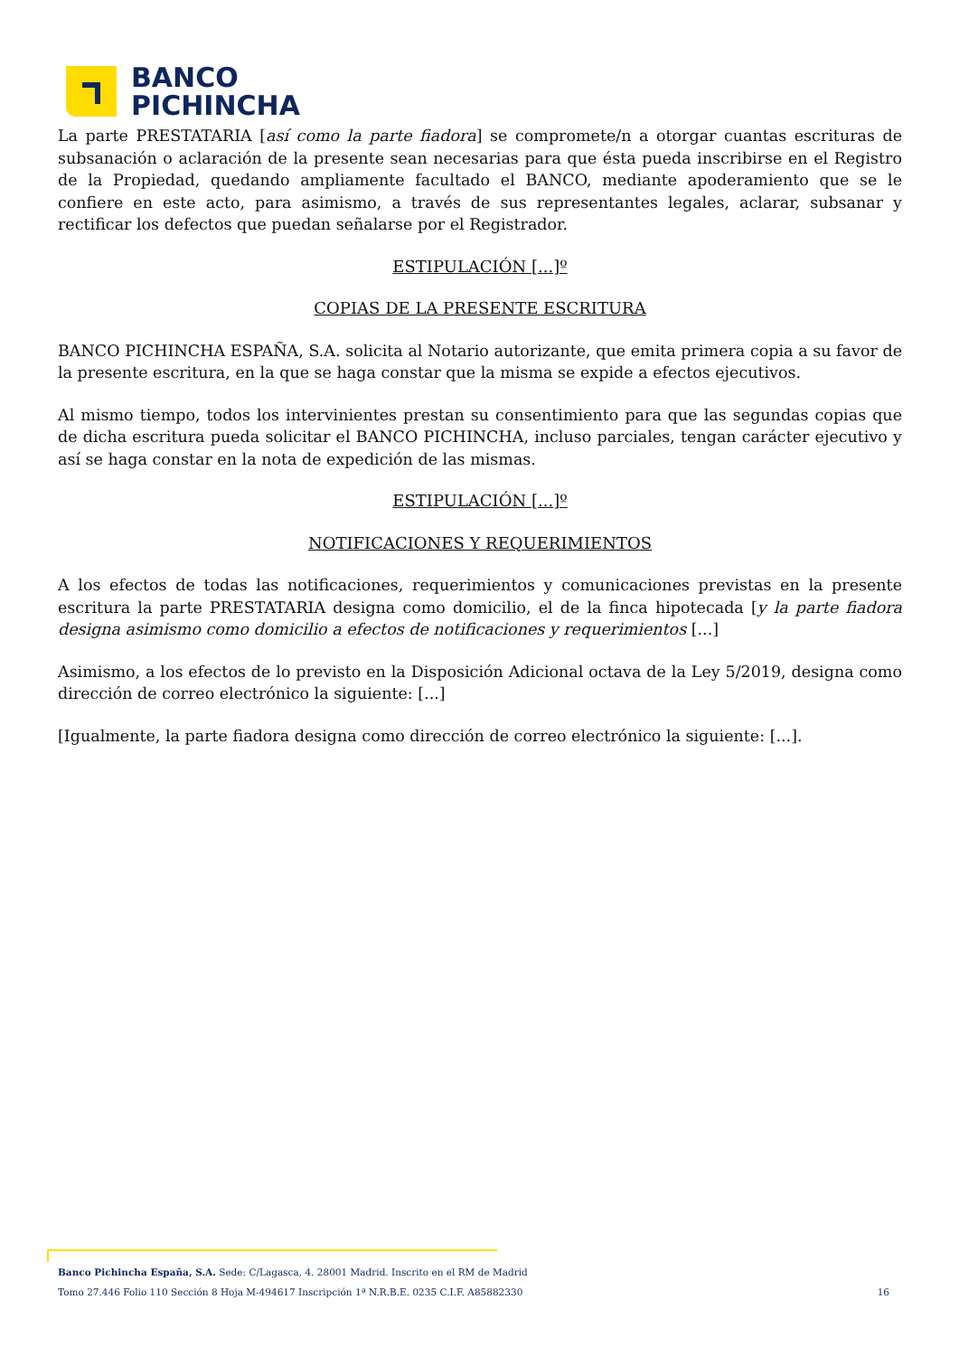BANCO
PICHINCHA
La parte PRESTATARIA [así como la parte fiadora] se compromete/n a otorgar cuantas escrituras de subsanación o aclaración de la presente sean necesarias para que ésta pueda inscribirse en el Registro de la Propiedad, quedando ampliamente facultado el BANCO, mediante apoderamiento que se le confiere en este acto, para asimismo, a través de sus representantes legales, aclarar, subsanar y rectificar los defectos que puedan señalarse por el Registrador.
ESTIPULACIÓN [...]º
COPIAS DE LA PRESENTE ESCRITURA
BANCO PICHINCHA ESPAÑA, S.A. solicita al Notario autorizante, que emita primera copia a su favor de la presente escritura, en la que se haga constar que la misma se expide a efectos ejecutivos.
Al mismo tiempo, todos los intervinientes prestan su consentimiento para que las segundas copias que de dicha escritura pueda solicitar el BANCO PICHINCHA, incluso parciales, tengan carácter ejecutivo y así se haga constar en la nota de expedición de las mismas.
ESTIPULACIÓN [...]º
NOTIFICACIONES Y REQUERIMIENTOS
A los efectos de todas las notificaciones, requerimientos y comunicaciones previstas en la presente escritura la parte PRESTATARIA designa como domicilio, el de la finca hipotecada [y la parte fiadora designa asimismo como domicilio a efectos de notificaciones y requerimientos [...]
Asimismo, a los efectos de lo previsto en la Disposición Adicional octava de la Ley 5/2019, designa como dirección de correo electrónico la siguiente: [...]
[Igualmente, la parte fiadora designa como dirección de correo electrónico la siguiente: [...].
Banco Pichincha España, S.A. Sede: C/Lagasca, 4. 28001 Madrid. Inscrito en el RM de Madrid
Tomo 27.446 Folio 110 Sección 8 Hoja M-494617 Inscripción 1ª N.R.B.E. 0235 C.I.F. A85882330 16